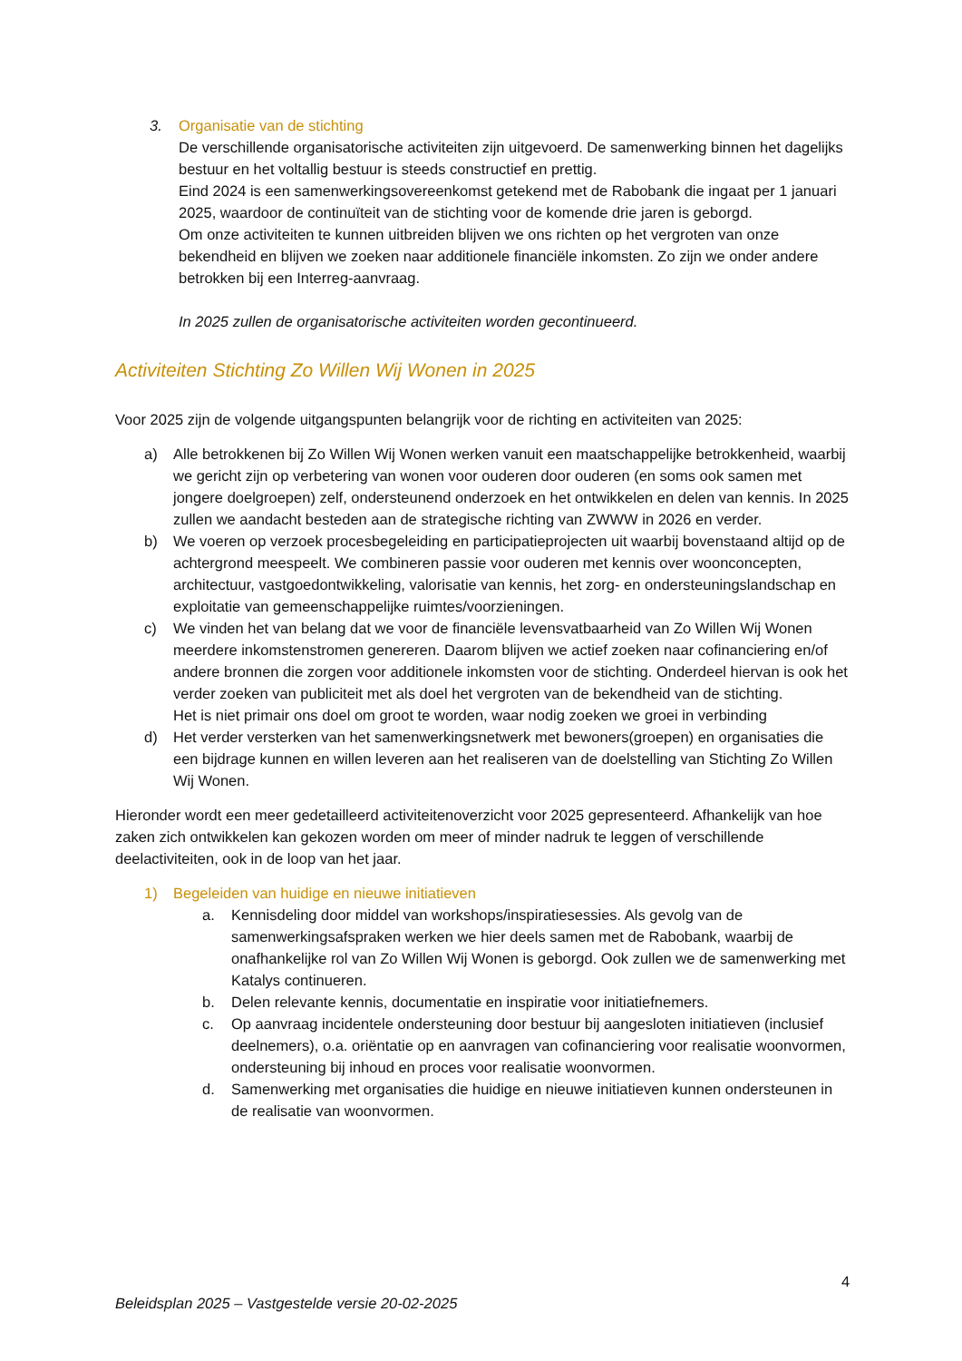3. Organisatie van de stichting
De verschillende organisatorische activiteiten zijn uitgevoerd. De samenwerking binnen het dagelijks bestuur en het voltallig bestuur is steeds constructief en prettig.
Eind 2024 is een samenwerkingsovereenkomst getekend met de Rabobank die ingaat per 1 januari 2025, waardoor de continuïteit van de stichting voor de komende drie jaren is geborgd.
Om onze activiteiten te kunnen uitbreiden blijven we ons richten op het vergroten van onze bekendheid en blijven we zoeken naar additionele financiële inkomsten. Zo zijn we onder andere betrokken bij een Interreg-aanvraag.
In 2025 zullen de organisatorische activiteiten worden gecontinueerd.
Activiteiten Stichting Zo Willen Wij Wonen in 2025
Voor 2025 zijn de volgende uitgangspunten belangrijk voor de richting en activiteiten van 2025:
a) Alle betrokkenen bij Zo Willen Wij Wonen werken vanuit een maatschappelijke betrokkenheid, waarbij we gericht zijn op verbetering van wonen voor ouderen door ouderen (en soms ook samen met jongere doelgroepen) zelf, ondersteunend onderzoek en het ontwikkelen en delen van kennis. In 2025 zullen we aandacht besteden aan de strategische richting van ZWWW in 2026 en verder.
b) We voeren op verzoek procesbegeleiding en participatieprojecten uit waarbij bovenstaand altijd op de achtergrond meespeelt. We combineren passie voor ouderen met kennis over woonconcepten, architectuur, vastgoedontwikkeling, valorisatie van kennis, het zorg- en ondersteuningslandschap en exploitatie van gemeenschappelijke ruimtes/voorzieningen.
c) We vinden het van belang dat we voor de financiële levensvatbaarheid van Zo Willen Wij Wonen meerdere inkomstenstromen genereren. Daarom blijven we actief zoeken naar cofinanciering en/of andere bronnen die zorgen voor additionele inkomsten voor de stichting. Onderdeel hiervan is ook het verder zoeken van publiciteit met als doel het vergroten van de bekendheid van de stichting.
Het is niet primair ons doel om groot te worden, waar nodig zoeken we groei in verbinding
d) Het verder versterken van het samenwerkingsnetwerk met bewoners(groepen) en organisaties die een bijdrage kunnen en willen leveren aan het realiseren van de doelstelling van Stichting Zo Willen Wij Wonen.
Hieronder wordt een meer gedetailleerd activiteitenoverzicht voor 2025 gepresenteerd. Afhankelijk van hoe zaken zich ontwikkelen kan gekozen worden om meer of minder nadruk te leggen of verschillende deelactiviteiten, ook in de loop van het jaar.
1) Begeleiden van huidige en nieuwe initiatieven
a. Kennisdeling door middel van workshops/inspiratiesessies. Als gevolg van de samenwerkingsafspraken werken we hier deels samen met de Rabobank, waarbij de onafhankelijke rol van Zo Willen Wij Wonen is geborgd. Ook zullen we de samenwerking met Katalys continueren.
b. Delen relevante kennis, documentatie en inspiratie voor initiatiefnemers.
c. Op aanvraag incidentele ondersteuning door bestuur bij aangesloten initiatieven (inclusief deelnemers), o.a. oriëntatie op en aanvragen van cofinanciering voor realisatie woonvormen, ondersteuning bij inhoud en proces voor realisatie woonvormen.
d. Samenwerking met organisaties die huidige en nieuwe initiatieven kunnen ondersteunen in de realisatie van woonvormen.
4
Beleidsplan 2025 – Vastgestelde versie 20-02-2025